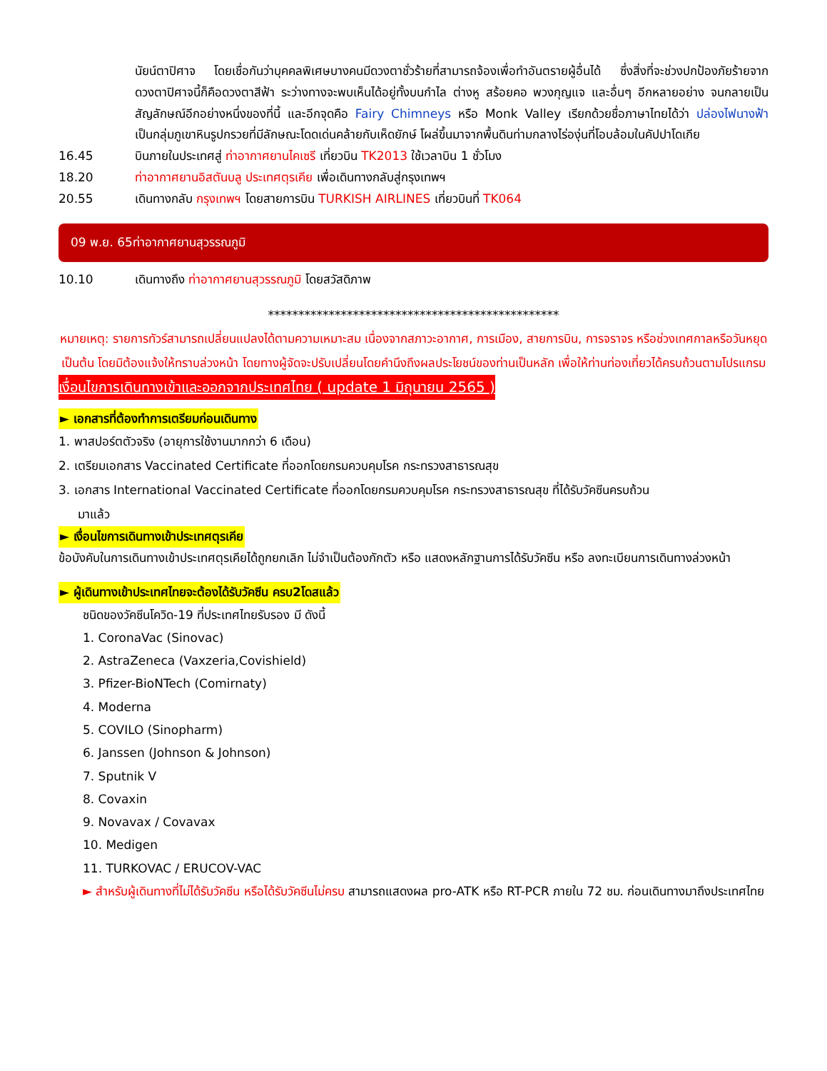นัยน์ตาปิศาจ โดยเชื่อกันว่าบุคคลพิเศษบางคนมีดวงตาชั่วร้ายที่สามารถจ้องเพื่อทำอันตรายผู้อื่นได้ ซึ่งสิ่งที่จะช่วงปกป้องภัยร้ายจากดวงตาปิศาจนี้ก็คือดวงตาสีฟ้า ระว่างทางจะพบเห็นได้อยู่ทั้งบนกำไล ต่างหู สร้อยคอ พวงกุญแจ และอื่นๆ อีกหลายอย่าง จนกลายเป็นสัญลักษณ์อีกอย่างหนึ่งของที่นี้ และอีกจุดคือ Fairy Chimneys หรือ Monk Valley เรียกด้วยชื่อภาษาไทยได้ว่า ปล่องไฟนางฟ้า เป็นกลุ่มภูเขาหินรูปกรวยที่มีลักษณะโดดเด่นคล้ายกับเห็ดยักษ์ โผล่ขึ้นมาจากพื้นดินท่ามกลางไร่องุ่นที่โอบล้อมในคัปปาโดเกีย
16.45 บินภายในประเทศสู่ ท่าอากาศยานไคเซรี เที่ยวบิน TK2013 ใช้เวลาบิน 1 ชั่วโมง
18.20 ท่าอากาศยานอิสตันบลู ประเทศตุรเคีย เพื่อเดินทางกลับสู่กรุงเทพฯ
20.55 เดินทางกลับ กรุงเทพฯ โดยสายการบิน TURKISH AIRLINES เที่ยวบินที่ TK064
09 พ.ย. 65ท่าอากาศยานสุวรรณภูมิ
10.10 เดินทางถึง ท่าอากาศยานสุวรรณภูมิ โดยสวัสดิภาพ
************************************************
หมายเหตุ: รายการทัวร์สามารถเปลี่ยนแปลงได้ตามความเหมาะสม เนื่องจากสภาวะอากาศ, การเมือง, สายการบิน, การจราจร หรือช่วงเทศกาลหรือวันหยุด เป็นต้น โดยมิต้องแจ้งให้ทราบล่วงหน้า โดยทางผู้จัดจะปรับเปลี่ยนโดยคำนึงถึงผลประโยชน์ของท่านเป็นหลัก เพื่อให้ท่านท่องเที่ยวได้ครบถ้วนตามโปรแกรม
เงื่อนไขการเดินทางเข้าและออกจากประเทศไทย ( update 1 มิถุนายน 2565 )
► เอกสารที่ต้องทำการเตรียมก่อนเดินทาง
1. พาสปอร์ตตัวจริง (อายุการใช้งานมากกว่า 6 เดือน)
2. เตรียมเอกสาร Vaccinated Certificate ที่ออกโดยกรมควบคุมโรค กระทรวงสาธารณสุข
3. เอกสาร International Vaccinated Certificate ที่ออกโดยกรมควบคุมโรค กระทรวงสาธารณสุข ที่ได้รับวัคซีนครบถ้วน
มาแล้ว
► เงื่อนไขการเดินทางเข้าประเทศตุรเคีย
ข้อบังคับในการเดินทางเข้าประเทศตุรเคียได้ถูกยกเลิก ไม่จำเป็นต้องกักตัว หรือ แสดงหลักฐานการได้รับวัคซีน หรือ ลงทะเบียนการเดินทางล่วงหน้า
► ผู้เดินทางเข้าประเทศไทยจะต้องได้รับวัคซีน ครบ2โดสแล้ว
ชนิดของวัคซีนโควิด-19 ที่ประเทศไทยรับรอง มี ดังนี้
1. CoronaVac (Sinovac)
2. AstraZeneca (Vaxzeria,Covishield)
3. Pfizer-BioNTech (Comirnaty)
4. Moderna
5. COVILO (Sinopharm)
6. Janssen (Johnson & Johnson)
7. Sputnik V
8. Covaxin
9. Novavax / Covavax
10. Medigen
11. TURKOVAC / ERUCOV-VAC
► สำหรับผู้เดินทางที่ไม่ได้รับวัคซีน หรือได้รับวัคซีนไม่ครบ สามารถแสดงผล pro-ATK หรือ RT-PCR ภายใน 72 ชม. ก่อนเดินทางมาถึงประเทศไทย